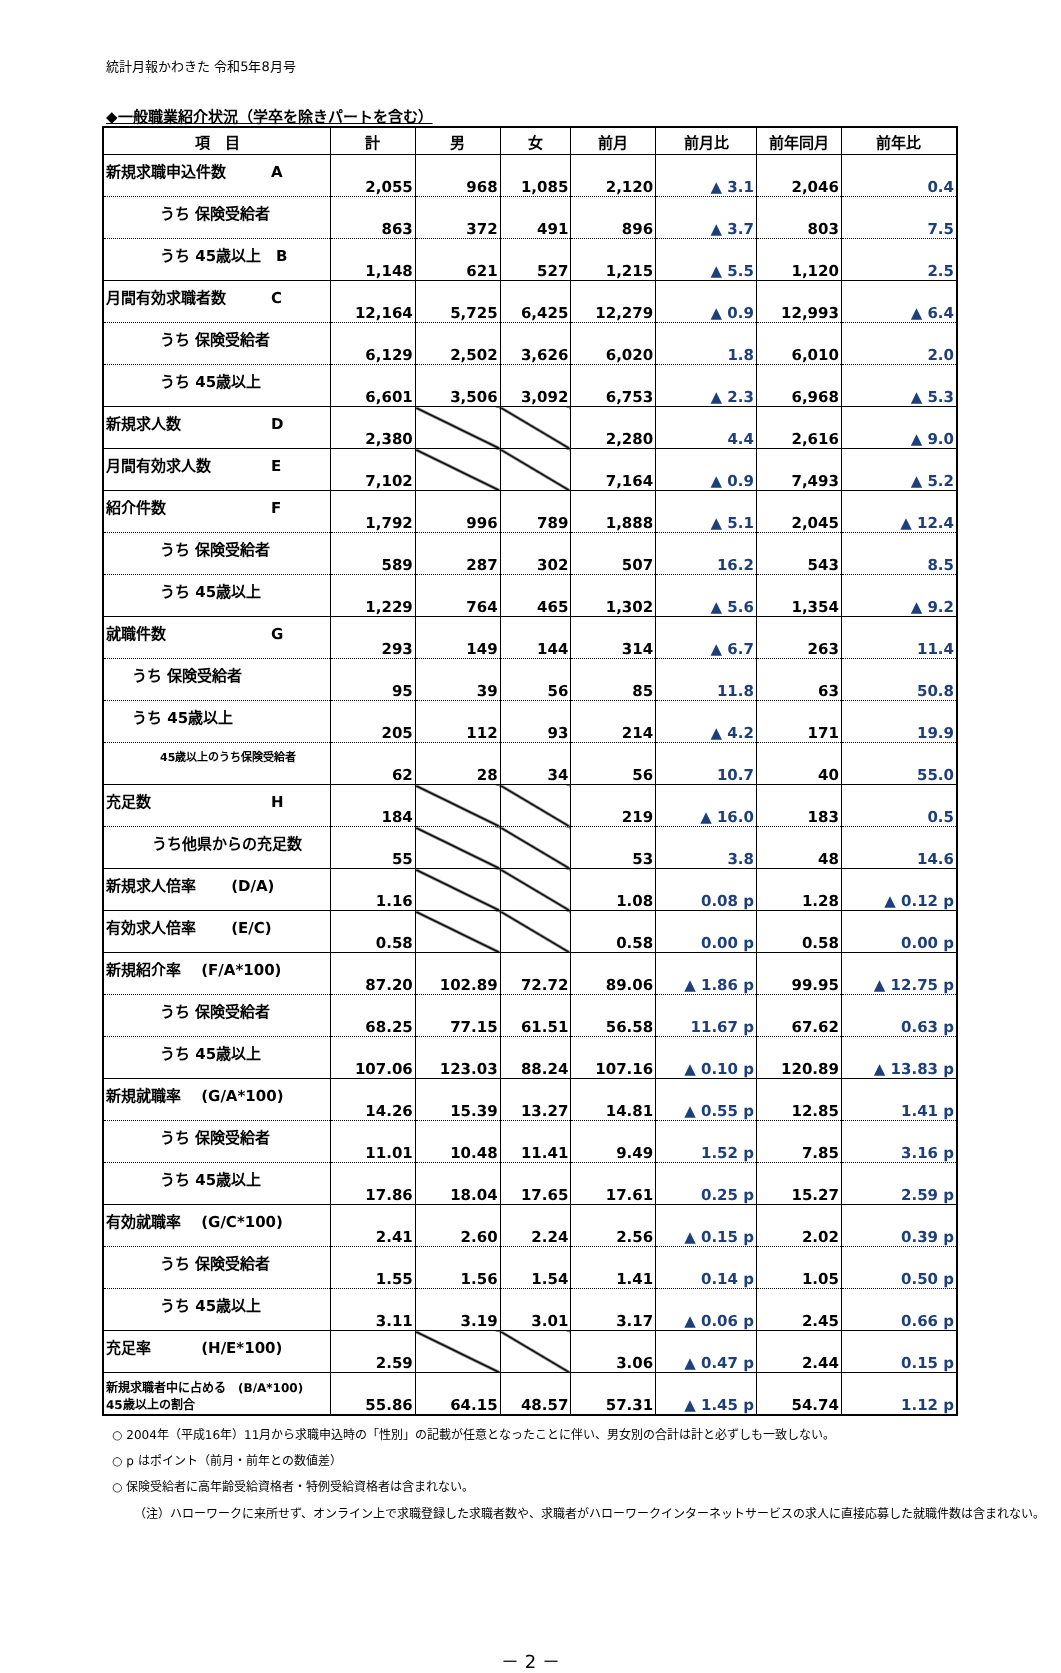統計月報かわきた 令和5年8月号
◆一般職業紹介状況（学卒を除きパートを含む）
| 項 目 | 計 | 男 | 女 | 前月 | 前月比 | 前年同月 | 前年比 |
| --- | --- | --- | --- | --- | --- | --- | --- |
| 新規求職申込件数 A | 2,055 | 968 | 1,085 | 2,120 | ▲ 3.1 | 2,046 | 0.4 |
| うち 保険受給者 | 863 | 372 | 491 | 896 | ▲ 3.7 | 803 | 7.5 |
| うち 45歳以上 B | 1,148 | 621 | 527 | 1,215 | ▲ 5.5 | 1,120 | 2.5 |
| 月間有効求職者数 C | 12,164 | 5,725 | 6,425 | 12,279 | ▲ 0.9 | 12,993 | ▲ 6.4 |
| うち 保険受給者 | 6,129 | 2,502 | 3,626 | 6,020 | 1.8 | 6,010 | 2.0 |
| うち 45歳以上 | 6,601 | 3,506 | 3,092 | 6,753 | ▲ 2.3 | 6,968 | ▲ 5.3 |
| 新規求人数 D | 2,380 | | | 2,280 | 4.4 | 2,616 | ▲ 9.0 |
| 月間有効求人数 E | 7,102 | | | 7,164 | ▲ 0.9 | 7,493 | ▲ 5.2 |
| 紹介件数 F | 1,792 | 996 | 789 | 1,888 | ▲ 5.1 | 2,045 | ▲ 12.4 |
| うち 保険受給者 | 589 | 287 | 302 | 507 | 16.2 | 543 | 8.5 |
| うち 45歳以上 | 1,229 | 764 | 465 | 1,302 | ▲ 5.6 | 1,354 | ▲ 9.2 |
| 就職件数 G | 293 | 149 | 144 | 314 | ▲ 6.7 | 263 | 11.4 |
| うち 保険受給者 | 95 | 39 | 56 | 85 | 11.8 | 63 | 50.8 |
| うち 45歳以上 | 205 | 112 | 93 | 214 | ▲ 4.2 | 171 | 19.9 |
| 45歳以上のうち保険受給者 | 62 | 28 | 34 | 56 | 10.7 | 40 | 55.0 |
| 充足数 H | 184 | | | 219 | ▲ 16.0 | 183 | 0.5 |
| うち他県からの充足数 | 55 | | | 53 | 3.8 | 48 | 14.6 |
| 新規求人倍率 (D/A) | 1.16 | | | 1.08 | 0.08 p | 1.28 | ▲ 0.12 p |
| 有効求人倍率 (E/C) | 0.58 | | | 0.58 | 0.00 p | 0.58 | 0.00 p |
| 新規紹介率 (F/A*100) | 87.20 | 102.89 | 72.72 | 89.06 | ▲ 1.86 p | 99.95 | ▲ 12.75 p |
| うち 保険受給者 | 68.25 | 77.15 | 61.51 | 56.58 | 11.67 p | 67.62 | 0.63 p |
| うち 45歳以上 | 107.06 | 123.03 | 88.24 | 107.16 | ▲ 0.10 p | 120.89 | ▲ 13.83 p |
| 新規就職率 (G/A*100) | 14.26 | 15.39 | 13.27 | 14.81 | ▲ 0.55 p | 12.85 | 1.41 p |
| うち 保険受給者 | 11.01 | 10.48 | 11.41 | 9.49 | 1.52 p | 7.85 | 3.16 p |
| うち 45歳以上 | 17.86 | 18.04 | 17.65 | 17.61 | 0.25 p | 15.27 | 2.59 p |
| 有効就職率 (G/C*100) | 2.41 | 2.60 | 2.24 | 2.56 | ▲ 0.15 p | 2.02 | 0.39 p |
| うち 保険受給者 | 1.55 | 1.56 | 1.54 | 1.41 | 0.14 p | 1.05 | 0.50 p |
| うち 45歳以上 | 3.11 | 3.19 | 3.01 | 3.17 | ▲ 0.06 p | 2.45 | 0.66 p |
| 充足率 (H/E*100) | 2.59 | | | 3.06 | ▲ 0.47 p | 2.44 | 0.15 p |
| 新規求職者中に占める (B/A*100) 45歳以上の割合 | 55.86 | 64.15 | 48.57 | 57.31 | ▲ 1.45 p | 54.74 | 1.12 p |
○ 2004年（平成16年）11月から求職申込時の「性別」の記載が任意となったことに伴い、男女別の合計は計と必ずしも一致しない。
○ p はポイント（前月・前年との数値差）
○ 保険受給者に高年齢受給資格者・特例受給資格者は含まれない。
（注）ハローワークに来所せず、オンライン上で求職登録した求職者数や、求職者がハローワークインターネットサービスの求人に直接応募した就職件数は含まれない。
－ 2 －